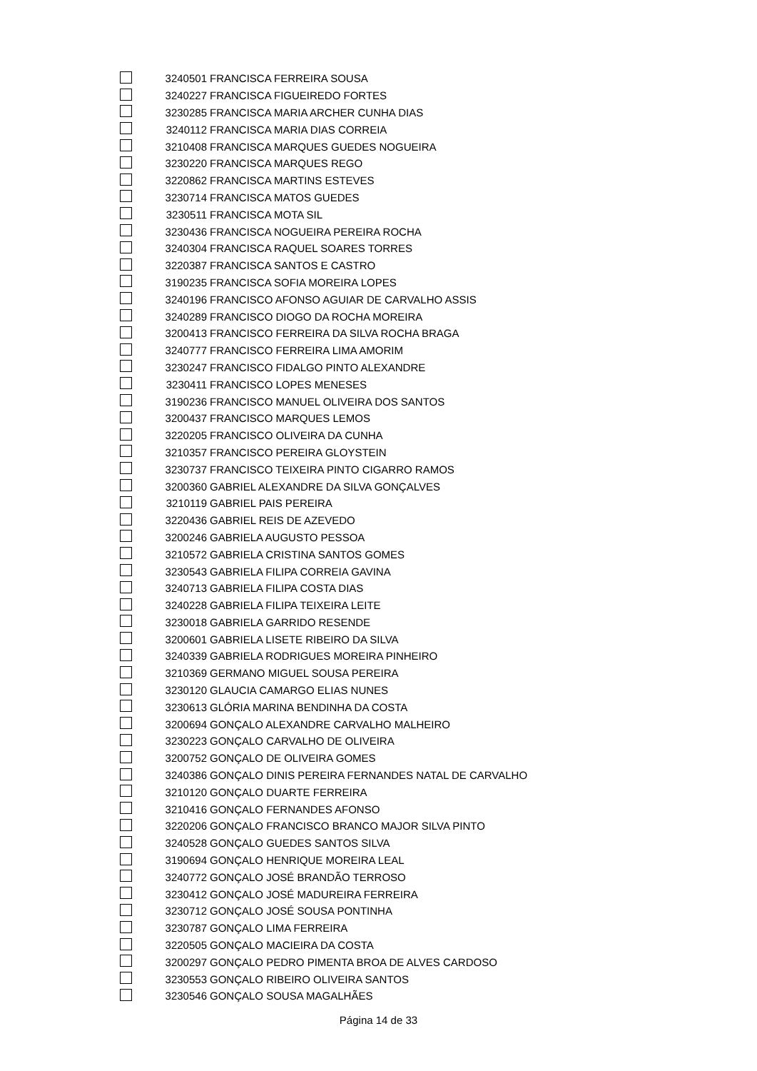| | 3240501 | FRANCISCA FERREIRA SOUSA |
| | 3240227 | FRANCISCA FIGUEIREDO FORTES |
| | 3230285 | FRANCISCA MARIA ARCHER CUNHA DIAS |
| | 3240112 | FRANCISCA MARIA DIAS CORREIA |
| | 3210408 | FRANCISCA MARQUES GUEDES NOGUEIRA |
| | 3230220 | FRANCISCA MARQUES REGO |
| | 3220862 | FRANCISCA MARTINS ESTEVES |
| | 3230714 | FRANCISCA MATOS GUEDES |
| | 3230511 | FRANCISCA MOTA SIL |
| | 3230436 | FRANCISCA NOGUEIRA PEREIRA ROCHA |
| | 3240304 | FRANCISCA RAQUEL SOARES TORRES |
| | 3220387 | FRANCISCA SANTOS E CASTRO |
| | 3190235 | FRANCISCA SOFIA MOREIRA LOPES |
| | 3240196 | FRANCISCO AFONSO AGUIAR DE CARVALHO ASSIS |
| | 3240289 | FRANCISCO DIOGO DA ROCHA MOREIRA |
| | 3200413 | FRANCISCO FERREIRA DA SILVA ROCHA BRAGA |
| | 3240777 | FRANCISCO FERREIRA LIMA AMORIM |
| | 3230247 | FRANCISCO FIDALGO PINTO ALEXANDRE |
| | 3230411 | FRANCISCO LOPES MENESES |
| | 3190236 | FRANCISCO MANUEL OLIVEIRA DOS SANTOS |
| | 3200437 | FRANCISCO MARQUES LEMOS |
| | 3220205 | FRANCISCO OLIVEIRA DA CUNHA |
| | 3210357 | FRANCISCO PEREIRA GLOYSTEIN |
| | 3230737 | FRANCISCO TEIXEIRA PINTO CIGARRO RAMOS |
| | 3200360 | GABRIEL ALEXANDRE DA SILVA GONÇALVES |
| | 3210119 | GABRIEL PAIS PEREIRA |
| | 3220436 | GABRIEL REIS DE AZEVEDO |
| | 3200246 | GABRIELA AUGUSTO PESSOA |
| | 3210572 | GABRIELA CRISTINA SANTOS GOMES |
| | 3230543 | GABRIELA FILIPA CORREIA GAVINA |
| | 3240713 | GABRIELA FILIPA COSTA DIAS |
| | 3240228 | GABRIELA FILIPA TEIXEIRA LEITE |
| | 3230018 | GABRIELA GARRIDO RESENDE |
| | 3200601 | GABRIELA LISETE RIBEIRO DA SILVA |
| | 3240339 | GABRIELA RODRIGUES MOREIRA PINHEIRO |
| | 3210369 | GERMANO MIGUEL SOUSA PEREIRA |
| | 3230120 | GLAUCIA CAMARGO ELIAS NUNES |
| | 3230613 | GLÓRIA MARINA BENDINHA DA COSTA |
| | 3200694 | GONÇALO ALEXANDRE CARVALHO MALHEIRO |
| | 3230223 | GONÇALO CARVALHO DE OLIVEIRA |
| | 3200752 | GONÇALO DE OLIVEIRA GOMES |
| | 3240386 | GONÇALO DINIS PEREIRA FERNANDES NATAL DE CARVALHO |
| | 3210120 | GONÇALO DUARTE FERREIRA |
| | 3210416 | GONÇALO FERNANDES AFONSO |
| | 3220206 | GONÇALO FRANCISCO BRANCO MAJOR SILVA PINTO |
| | 3240528 | GONÇALO GUEDES SANTOS SILVA |
| | 3190694 | GONÇALO HENRIQUE MOREIRA LEAL |
| | 3240772 | GONÇALO JOSÉ BRANDÃO TERROSO |
| | 3230412 | GONÇALO JOSÉ MADUREIRA FERREIRA |
| | 3230712 | GONÇALO JOSÉ SOUSA PONTINHA |
| | 3230787 | GONÇALO LIMA FERREIRA |
| | 3220505 | GONÇALO MACIEIRA DA COSTA |
| | 3200297 | GONÇALO PEDRO PIMENTA BROA DE ALVES CARDOSO |
| | 3230553 | GONÇALO RIBEIRO OLIVEIRA SANTOS |
| | 3230546 | GONÇALO SOUSA MAGALHÃES |
Página 14 de 33